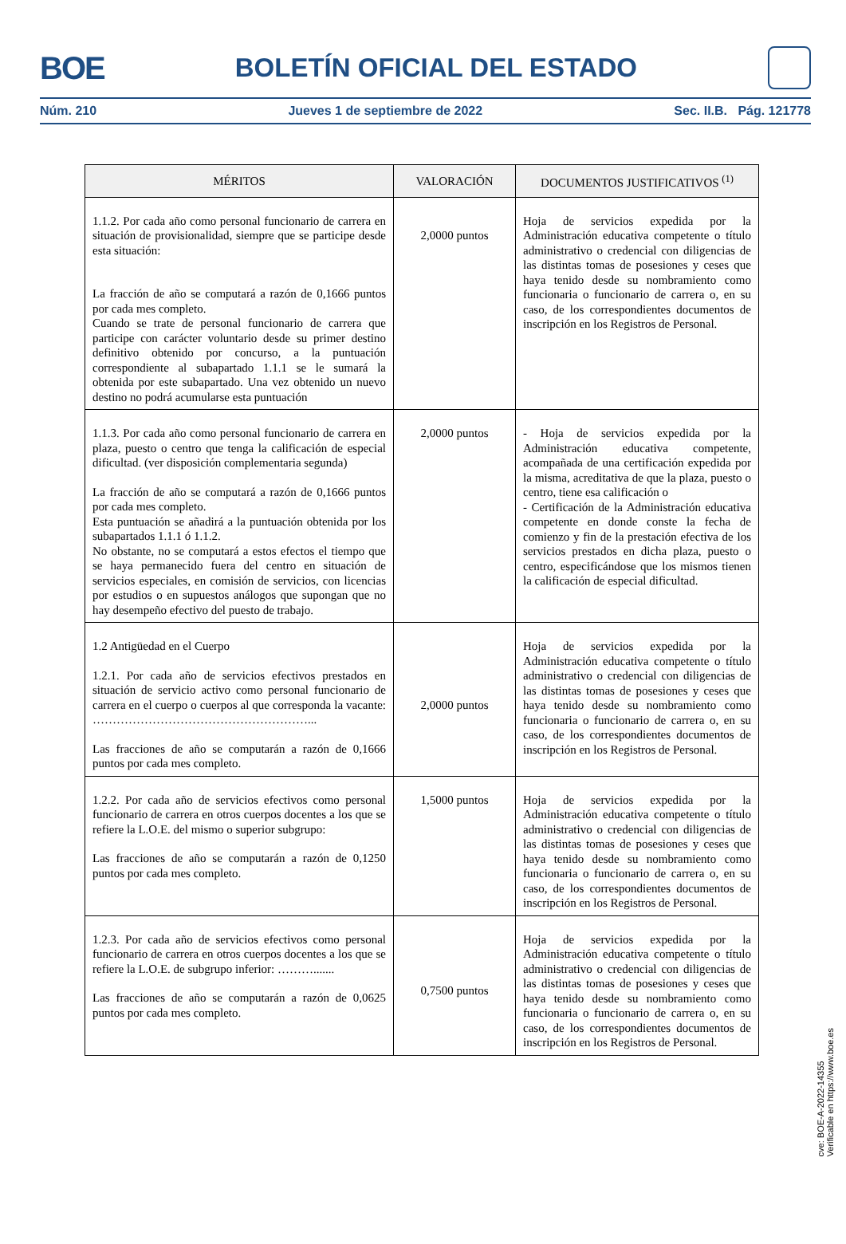BOE
BOLETÍN OFICIAL DEL ESTADO
Núm. 210 Jueves 1 de septiembre de 2022 Sec. II.B. Pág. 121778
| MÉRITOS | VALORACIÓN | DOCUMENTOS JUSTIFICATIVOS <sup>(1)</sup> |
| --- | --- | --- |
| 1.1.2. Por cada año como personal funcionario de carrera en situación de provisionalidad, siempre que se participe desde esta situación: La fracción de año se computará a razón de 0,1666 puntos por cada mes completo. Cuando se trate de personal funcionario de carrera que participe con carácter voluntario desde su primer destino definitivo obtenido por concurso, a la puntuación correspondiente al subapartado 1.1.1 se le sumará la obtenida por este subapartado. Una vez obtenido un nuevo destino no podrá acumularse esta puntuación | 2,0000 puntos | Hoja de servicios expedida por la Administración educativa competente o título administrativo o credencial con diligencias de las distintas tomas de posesiones y ceses que haya tenido desde su nombramiento como funcionaria o funcionario de carrera o, en su caso, de los correspondientes documentos de inscripción en los Registros de Personal. |
| 1.1.3. Por cada año como personal funcionario de carrera en plaza, puesto o centro que tenga la calificación de especial dificultad. (ver disposición complementaria segunda) La fracción de año se computará a razón de 0,1666 puntos por cada mes completo. Esta puntuación se añadirá a la puntuación obtenida por los subapartados 1.1.1 ó 1.1.2. No obstante, no se computará a estos efectos el tiempo que se haya permanecido fuera del centro en situación de servicios especiales, en comisión de servicios, con licencias por estudios o en supuestos análogos que supongan que no hay desempeño efectivo del puesto de trabajo. | 2,0000 puntos | - Hoja de servicios expedida por la Administración educativa competente, acompañada de una certificación expedida por la misma, acreditativa de que la plaza, puesto o centro, tiene esa calificación o - Certificación de la Administración educativa competente en donde conste la fecha de comienzo y fin de la prestación efectiva de los servicios prestados en dicha plaza, puesto o centro, especificándose que los mismos tienen la calificación de especial dificultad. |
| 1.2 Antigüedad en el Cuerpo 1.2.1. Por cada año de servicios efectivos prestados en situación de servicio activo como personal funcionario de carrera en el cuerpo o cuerpos al que corresponda la vacante: ………………………………………………... Las fracciones de año se computarán a razón de 0,1666 puntos por cada mes completo. | 2,0000 puntos | Hoja de servicios expedida por la Administración educativa competente o título administrativo o credencial con diligencias de las distintas tomas de posesiones y ceses que haya tenido desde su nombramiento como funcionaria o funcionario de carrera o, en su caso, de los correspondientes documentos de inscripción en los Registros de Personal. |
| 1.2.2. Por cada año de servicios efectivos como personal funcionario de carrera en otros cuerpos docentes a los que se refiere la L.O.E. del mismo o superior subgrupo: Las fracciones de año se computarán a razón de 0,1250 puntos por cada mes completo. | 1,5000 puntos | Hoja de servicios expedida por la Administración educativa competente o título administrativo o credencial con diligencias de las distintas tomas de posesiones y ceses que haya tenido desde su nombramiento como funcionaria o funcionario de carrera o, en su caso, de los correspondientes documentos de inscripción en los Registros de Personal. |
| 1.2.3. Por cada año de servicios efectivos como personal funcionario de carrera en otros cuerpos docentes a los que se refiere la L.O.E. de subgrupo inferior: ………....... Las fracciones de año se computarán a razón de 0,0625 puntos por cada mes completo. | 0,7500 puntos | Hoja de servicios expedida por la Administración educativa competente o título administrativo o credencial con diligencias de las distintas tomas de posesiones y ceses que haya tenido desde su nombramiento como funcionaria o funcionario de carrera o, en su caso, de los correspondientes documentos de inscripción en los Registros de Personal. |
cve: BOE-A-2022-14355
Verificable en https://www.boe.es